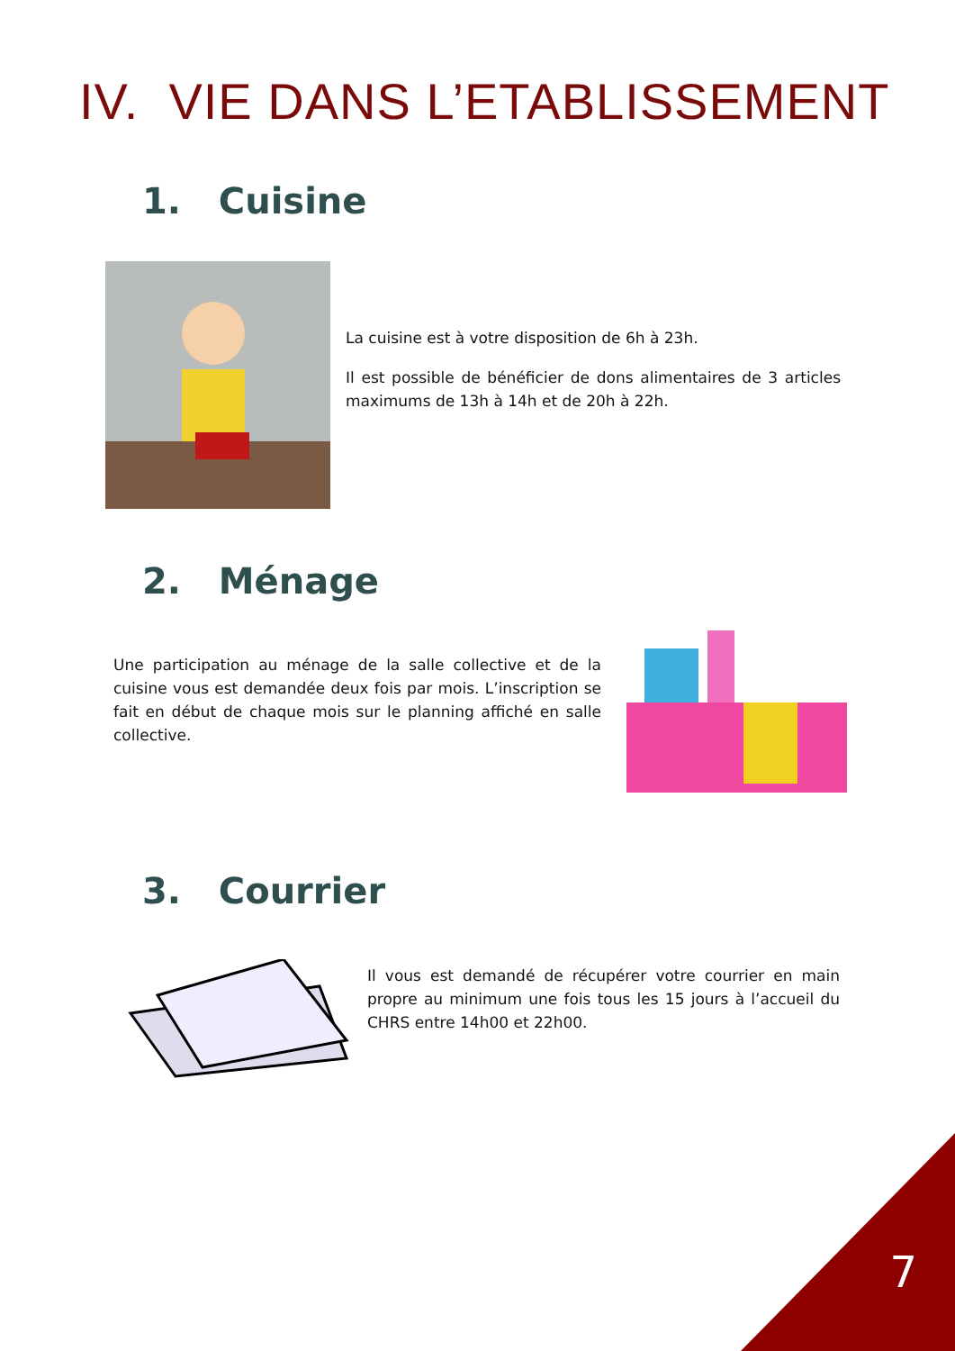IV. VIE DANS L’ETABLISSEMENT
1. Cuisine
La cuisine est à votre disposition de 6h à 23h.
Il est possible de bénéficier de dons alimentaires de 3 articles maximums de 13h à 14h et de 20h à 22h.
2. Ménage
Une participation au ménage de la salle collective et de la cuisine vous est demandée deux fois par mois. L’inscription se fait en début de chaque mois sur le planning affiché en salle collective.
3. Courrier
Il vous est demandé de récupérer votre courrier en main propre au minimum une fois tous les 15 jours à l’accueil du CHRS entre 14h00 et 22h00.
7